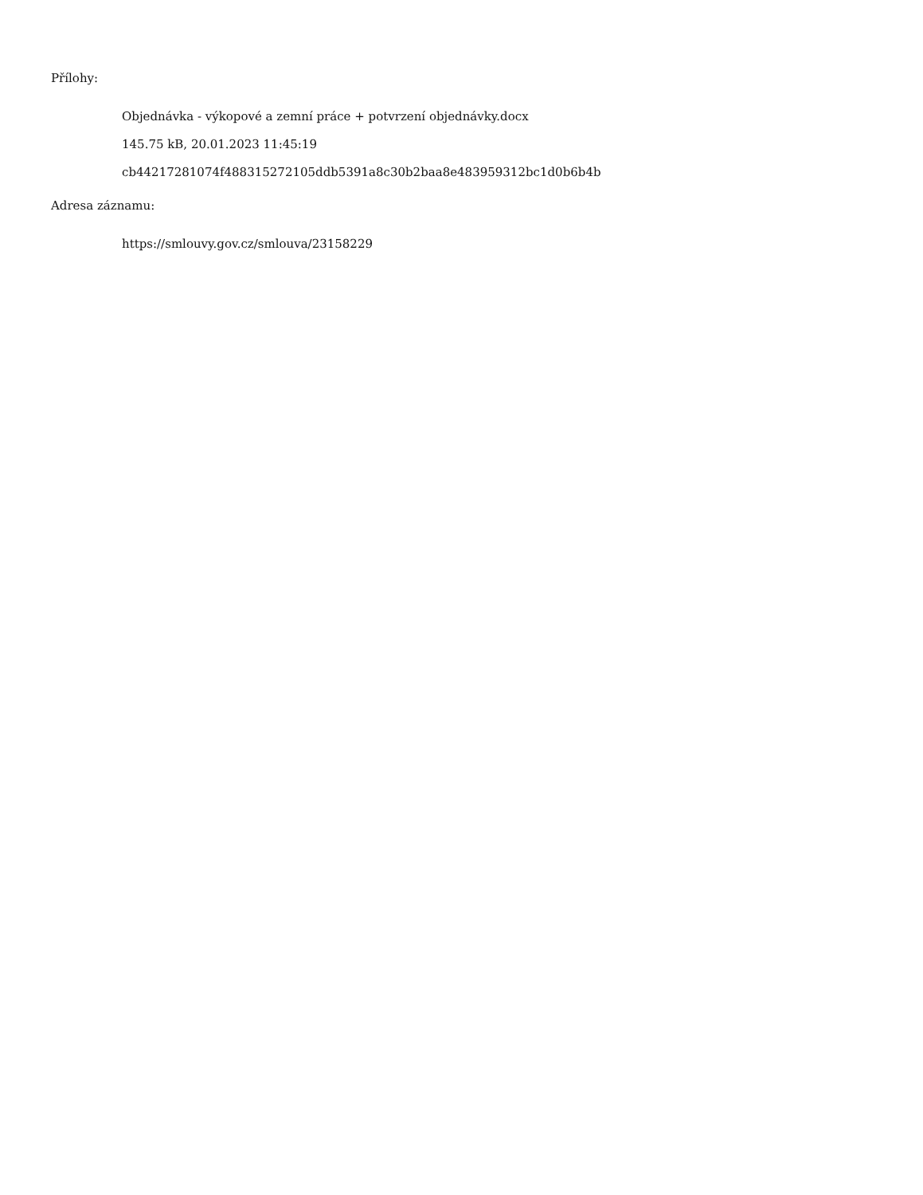Přílohy:
Objednávka - výkopové a zemní práce + potvrzení objednávky.docx
145.75 kB, 20.01.2023 11:45:19
cb44217281074f488315272105ddb5391a8c30b2baa8e483959312bc1d0b6b4b
Adresa záznamu:
https://smlouvy.gov.cz/smlouva/23158229